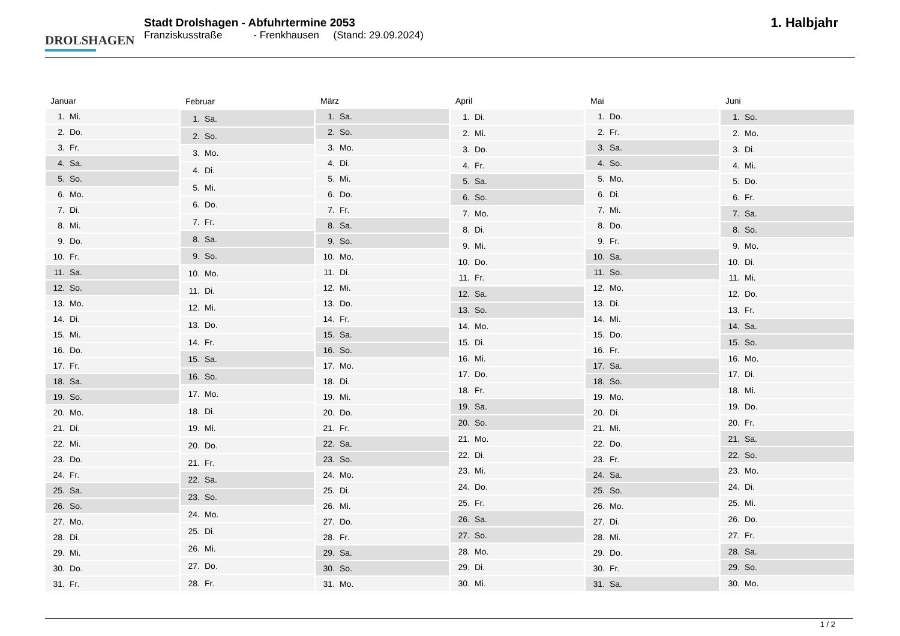DROLSHAGEN
Stadt Drolshagen - Abfuhrtermine 2053
Franziskusstraße - Frenkhausen (Stand: 29.09.2024)
1. Halbjahr
| Januar | |
| --- | --- |
| 1. | Mi. |
| 2. | Do. |
| 3. | Fr. |
| 4. | Sa. |
| 5. | So. |
| 6. | Mo. |
| 7. | Di. |
| 8. | Mi. |
| 9. | Do. |
| 10. | Fr. |
| 11. | Sa. |
| 12. | So. |
| 13. | Mo. |
| 14. | Di. |
| 15. | Mi. |
| 16. | Do. |
| 17. | Fr. |
| 18. | Sa. |
| 19. | So. |
| 20. | Mo. |
| 21. | Di. |
| 22. | Mi. |
| 23. | Do. |
| 24. | Fr. |
| 25. | Sa. |
| 26. | So. |
| 27. | Mo. |
| 28. | Di. |
| 29. | Mi. |
| 30. | Do. |
| 31. | Fr. |
| Februar | |
| --- | --- |
| 1. | Sa. |
| 2. | So. |
| 3. | Mo. |
| 4. | Di. |
| 5. | Mi. |
| 6. | Do. |
| 7. | Fr. |
| 8. | Sa. |
| 9. | So. |
| 10. | Mo. |
| 11. | Di. |
| 12. | Mi. |
| 13. | Do. |
| 14. | Fr. |
| 15. | Sa. |
| 16. | So. |
| 17. | Mo. |
| 18. | Di. |
| 19. | Mi. |
| 20. | Do. |
| 21. | Fr. |
| 22. | Sa. |
| 23. | So. |
| 24. | Mo. |
| 25. | Di. |
| 26. | Mi. |
| 27. | Do. |
| 28. | Fr. |
| März | |
| --- | --- |
| 1. | Sa. |
| 2. | So. |
| 3. | Mo. |
| 4. | Di. |
| 5. | Mi. |
| 6. | Do. |
| 7. | Fr. |
| 8. | Sa. |
| 9. | So. |
| 10. | Mo. |
| 11. | Di. |
| 12. | Mi. |
| 13. | Do. |
| 14. | Fr. |
| 15. | Sa. |
| 16. | So. |
| 17. | Mo. |
| 18. | Di. |
| 19. | Mi. |
| 20. | Do. |
| 21. | Fr. |
| 22. | Sa. |
| 23. | So. |
| 24. | Mo. |
| 25. | Di. |
| 26. | Mi. |
| 27. | Do. |
| 28. | Fr. |
| 29. | Sa. |
| 30. | So. |
| 31. | Mo. |
| April | |
| --- | --- |
| 1. | Di. |
| 2. | Mi. |
| 3. | Do. |
| 4. | Fr. |
| 5. | Sa. |
| 6. | So. |
| 7. | Mo. |
| 8. | Di. |
| 9. | Mi. |
| 10. | Do. |
| 11. | Fr. |
| 12. | Sa. |
| 13. | So. |
| 14. | Mo. |
| 15. | Di. |
| 16. | Mi. |
| 17. | Do. |
| 18. | Fr. |
| 19. | Sa. |
| 20. | So. |
| 21. | Mo. |
| 22. | Di. |
| 23. | Mi. |
| 24. | Do. |
| 25. | Fr. |
| 26. | Sa. |
| 27. | So. |
| 28. | Mo. |
| 29. | Di. |
| 30. | Mi. |
| Mai | |
| --- | --- |
| 1. | Do. |
| 2. | Fr. |
| 3. | Sa. |
| 4. | So. |
| 5. | Mo. |
| 6. | Di. |
| 7. | Mi. |
| 8. | Do. |
| 9. | Fr. |
| 10. | Sa. |
| 11. | So. |
| 12. | Mo. |
| 13. | Di. |
| 14. | Mi. |
| 15. | Do. |
| 16. | Fr. |
| 17. | Sa. |
| 18. | So. |
| 19. | Mo. |
| 20. | Di. |
| 21. | Mi. |
| 22. | Do. |
| 23. | Fr. |
| 24. | Sa. |
| 25. | So. |
| 26. | Mo. |
| 27. | Di. |
| 28. | Mi. |
| 29. | Do. |
| 30. | Fr. |
| 31. | Sa. |
| Juni | |
| --- | --- |
| 1. | So. |
| 2. | Mo. |
| 3. | Di. |
| 4. | Mi. |
| 5. | Do. |
| 6. | Fr. |
| 7. | Sa. |
| 8. | So. |
| 9. | Mo. |
| 10. | Di. |
| 11. | Mi. |
| 12. | Do. |
| 13. | Fr. |
| 14. | Sa. |
| 15. | So. |
| 16. | Mo. |
| 17. | Di. |
| 18. | Mi. |
| 19. | Do. |
| 20. | Fr. |
| 21. | Sa. |
| 22. | So. |
| 23. | Mo. |
| 24. | Di. |
| 25. | Mi. |
| 26. | Do. |
| 27. | Fr. |
| 28. | Sa. |
| 29. | So. |
| 30. | Mo. |
1 / 2